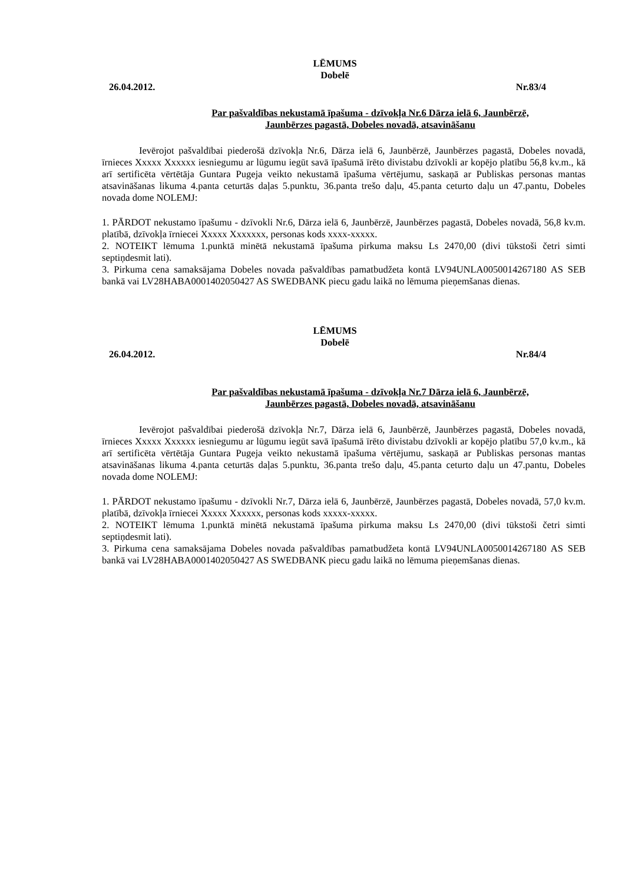LĒMUMS
Dobelē
26.04.2012. Nr.83/4
Par pašvaldības nekustamā īpašuma - dzīvokļa Nr.6 Dārza ielā 6, Jaunbērzē,
Jaunbērzes pagastā, Dobeles novadā, atsavināšanu
Ievērojot pašvaldībai piederošā dzīvokļa Nr.6, Dārza ielā 6, Jaunbērzē, Jaunbērzes pagastā, Dobeles novadā, īrnieces Xxxxx Xxxxxx iesniegumu ar lūgumu iegūt savā īpašumā īrēto divistabu dzīvokli ar kopējo platību 56,8 kv.m., kā arī sertificēta vērtētāja Guntara Pugeja veikto nekustamā īpašuma vērtējumu, saskaņā ar Publiskas personas mantas atsavināšanas likuma 4.panta ceturtās daļas 5.punktu, 36.panta trešo daļu, 45.panta ceturto daļu un 47.pantu, Dobeles novada dome NOLEMJ:
1. PĀRDOT nekustamo īpašumu - dzīvokli Nr.6, Dārza ielā 6, Jaunbērzē, Jaunbērzes pagastā, Dobeles novadā, 56,8 kv.m. platībā, dzīvokļa īrniecei Xxxxx Xxxxxxx, personas kods xxxx-xxxxx.
2. NOTEIKT lēmuma 1.punktā minētā nekustamā īpašuma pirkuma maksu Ls 2470,00 (divi tūkstoši četri simti septiņdesmit lati).
3. Pirkuma cena samaksājama Dobeles novada pašvaldības pamatbudžeta kontā LV94UNLA0050014267180 AS SEB bankā vai LV28HABA0001402050427 AS SWEDBANK piecu gadu laikā no lēmuma pieņemšanas dienas.
LĒMUMS
Dobelē
26.04.2012. Nr.84/4
Par pašvaldības nekustamā īpašuma - dzīvokļa Nr.7 Dārza ielā 6, Jaunbērzē,
Jaunbērzes pagastā, Dobeles novadā, atsavināšanu
Ievērojot pašvaldībai piederošā dzīvokļa Nr.7, Dārza ielā 6, Jaunbērzē, Jaunbērzes pagastā, Dobeles novadā, īrnieces Xxxxx Xxxxxx iesniegumu ar lūgumu iegūt savā īpašumā īrēto divistabu dzīvokli ar kopējo platību 57,0 kv.m., kā arī sertificēta vērtētāja Guntara Pugeja veikto nekustamā īpašuma vērtējumu, saskaņā ar Publiskas personas mantas atsavināšanas likuma 4.panta ceturtās daļas 5.punktu, 36.panta trešo daļu, 45.panta ceturto daļu un 47.pantu, Dobeles novada dome NOLEMJ:
1. PĀRDOT nekustamo īpašumu - dzīvokli Nr.7, Dārza ielā 6, Jaunbērzē, Jaunbērzes pagastā, Dobeles novadā, 57,0 kv.m. platībā, dzīvokļa īrniecei Xxxxx Xxxxxx, personas kods xxxxx-xxxxx.
2. NOTEIKT lēmuma 1.punktā minētā nekustamā īpašuma pirkuma maksu Ls 2470,00 (divi tūkstoši četri simti septiņdesmit lati).
3. Pirkuma cena samaksājama Dobeles novada pašvaldības pamatbudžeta kontā LV94UNLA0050014267180 AS SEB bankā vai LV28HABA0001402050427 AS SWEDBANK piecu gadu laikā no lēmuma pieņemšanas dienas.